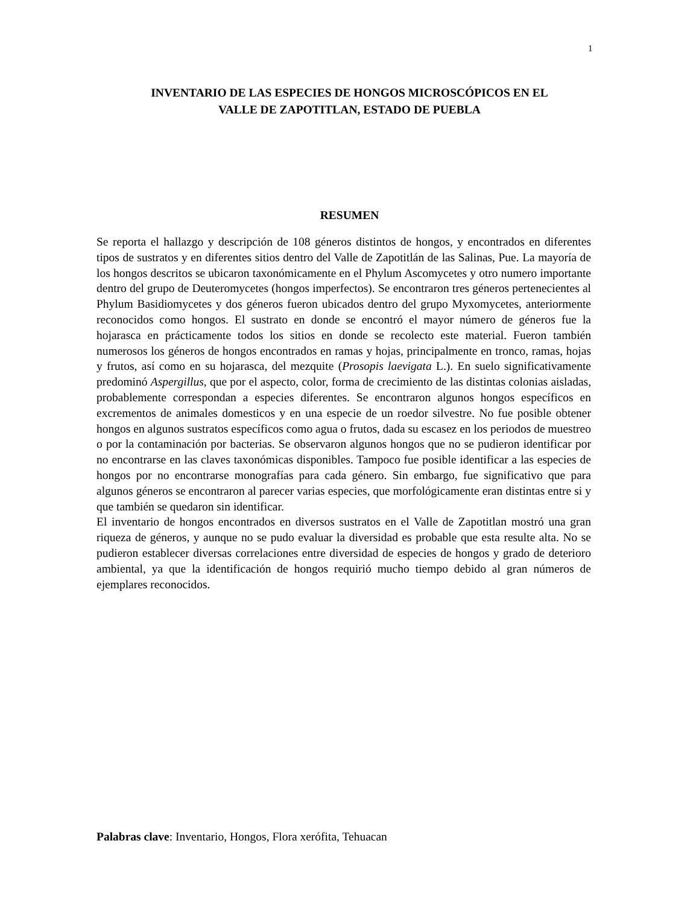1
INVENTARIO DE LAS ESPECIES DE HONGOS MICROSCÓPICOS EN EL
VALLE DE ZAPOTITLAN, ESTADO DE PUEBLA
RESUMEN
Se reporta el hallazgo y descripción de 108 géneros distintos de hongos, y encontrados en diferentes tipos de sustratos y en diferentes sitios dentro del Valle de Zapotitlán de las Salinas, Pue. La mayoría de los hongos descritos se ubicaron taxonómicamente en el Phylum Ascomycetes y otro numero importante dentro del grupo de Deuteromycetes (hongos imperfectos). Se encontraron tres géneros pertenecientes al Phylum Basidiomycetes y dos géneros fueron ubicados dentro del grupo Myxomycetes, anteriormente reconocidos como hongos. El sustrato en donde se encontró el mayor número de géneros fue la hojarasca en prácticamente todos los sitios en donde se recolecto este material. Fueron también numerosos los géneros de hongos encontrados en ramas y hojas, principalmente en tronco, ramas, hojas y frutos, así como en su hojarasca, del mezquite (Prosopis laevigata L.). En suelo significativamente predominó Aspergillus, que por el aspecto, color, forma de crecimiento de las distintas colonias aisladas, probablemente correspondan a especies diferentes. Se encontraron algunos hongos específicos en excrementos de animales domesticos y en una especie de un roedor silvestre. No fue posible obtener hongos en algunos sustratos específicos como agua o frutos, dada su escasez en los periodos de muestreo o por la contaminación por bacterias. Se observaron algunos hongos que no se pudieron identificar por no encontrarse en las claves taxonómicas disponibles. Tampoco fue posible identificar a las especies de hongos por no encontrarse monografías para cada género. Sin embargo, fue significativo que para algunos géneros se encontraron al parecer varias especies, que morfológicamente eran distintas entre si y que también se quedaron sin identificar.
El inventario de hongos encontrados en diversos sustratos en el Valle de Zapotitlan mostró una gran riqueza de géneros, y aunque no se pudo evaluar la diversidad es probable que esta resulte alta. No se pudieron establecer diversas correlaciones entre diversidad de especies de hongos y grado de deterioro ambiental, ya que la identificación de hongos requirió mucho tiempo debido al gran números de ejemplares reconocidos.
Palabras clave: Inventario, Hongos, Flora xerófita, Tehuacan